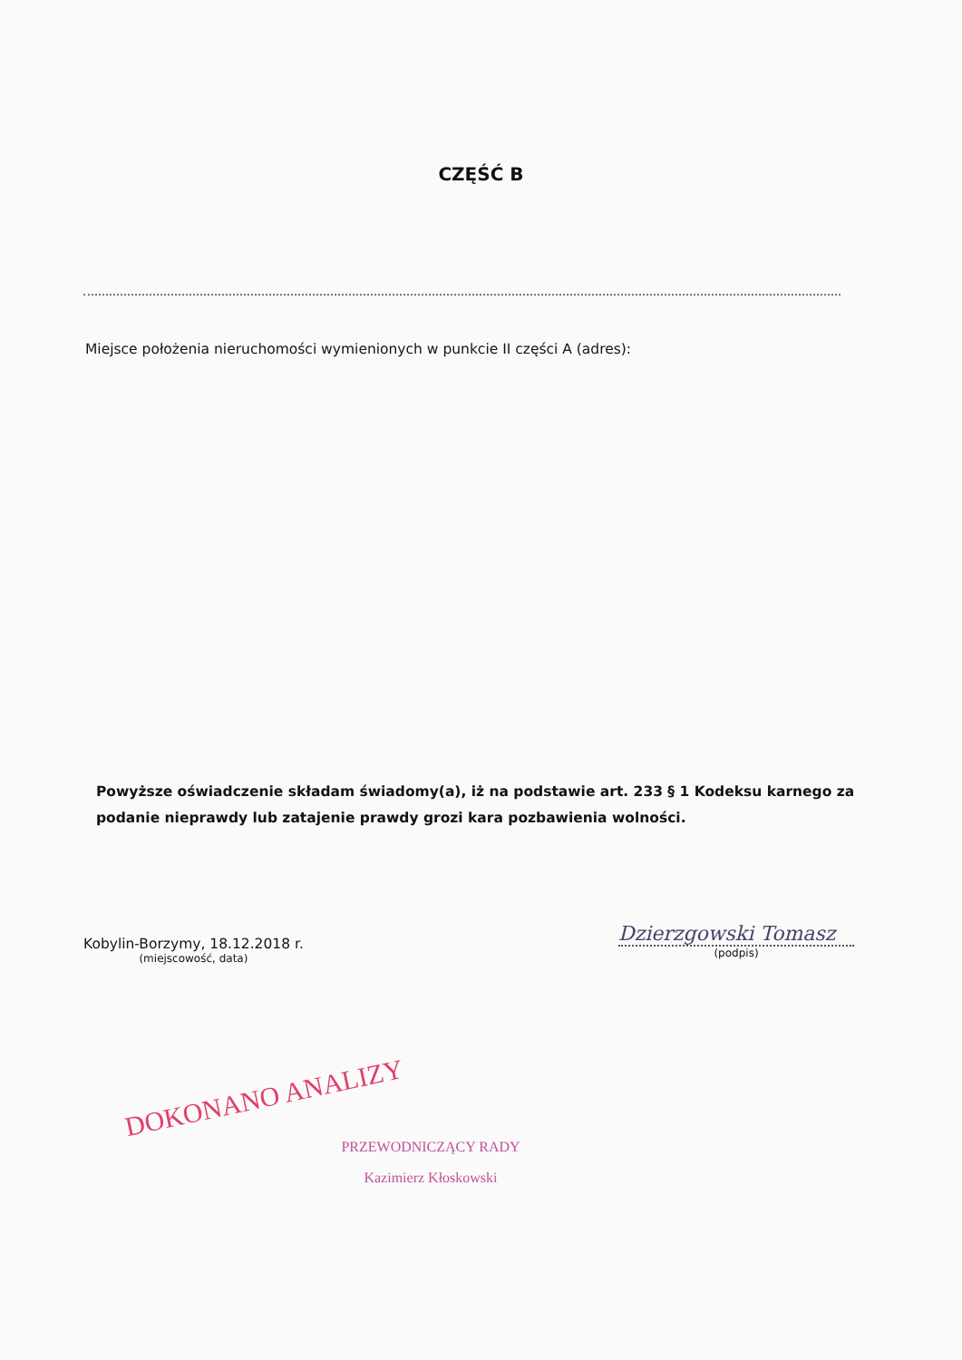CZĘŚĆ B
Miejsce położenia nieruchomości wymienionych w punkcie II części A (adres):
Powyższe oświadczenie składam świadomy(a), iż na podstawie art. 233 § 1 Kodeksu karnego za podanie nieprawdy lub zatajenie prawdy grozi kara pozbawienia wolności.
Kobylin-Borzymy, 18.12.2018 r.
(miejscowość, data)
Dzierzgowski Tomasz
(podpis)
DOKONANO ANALIZY
PRZEWODNICZĄCY RADY
Kazimierz Kłoskowski